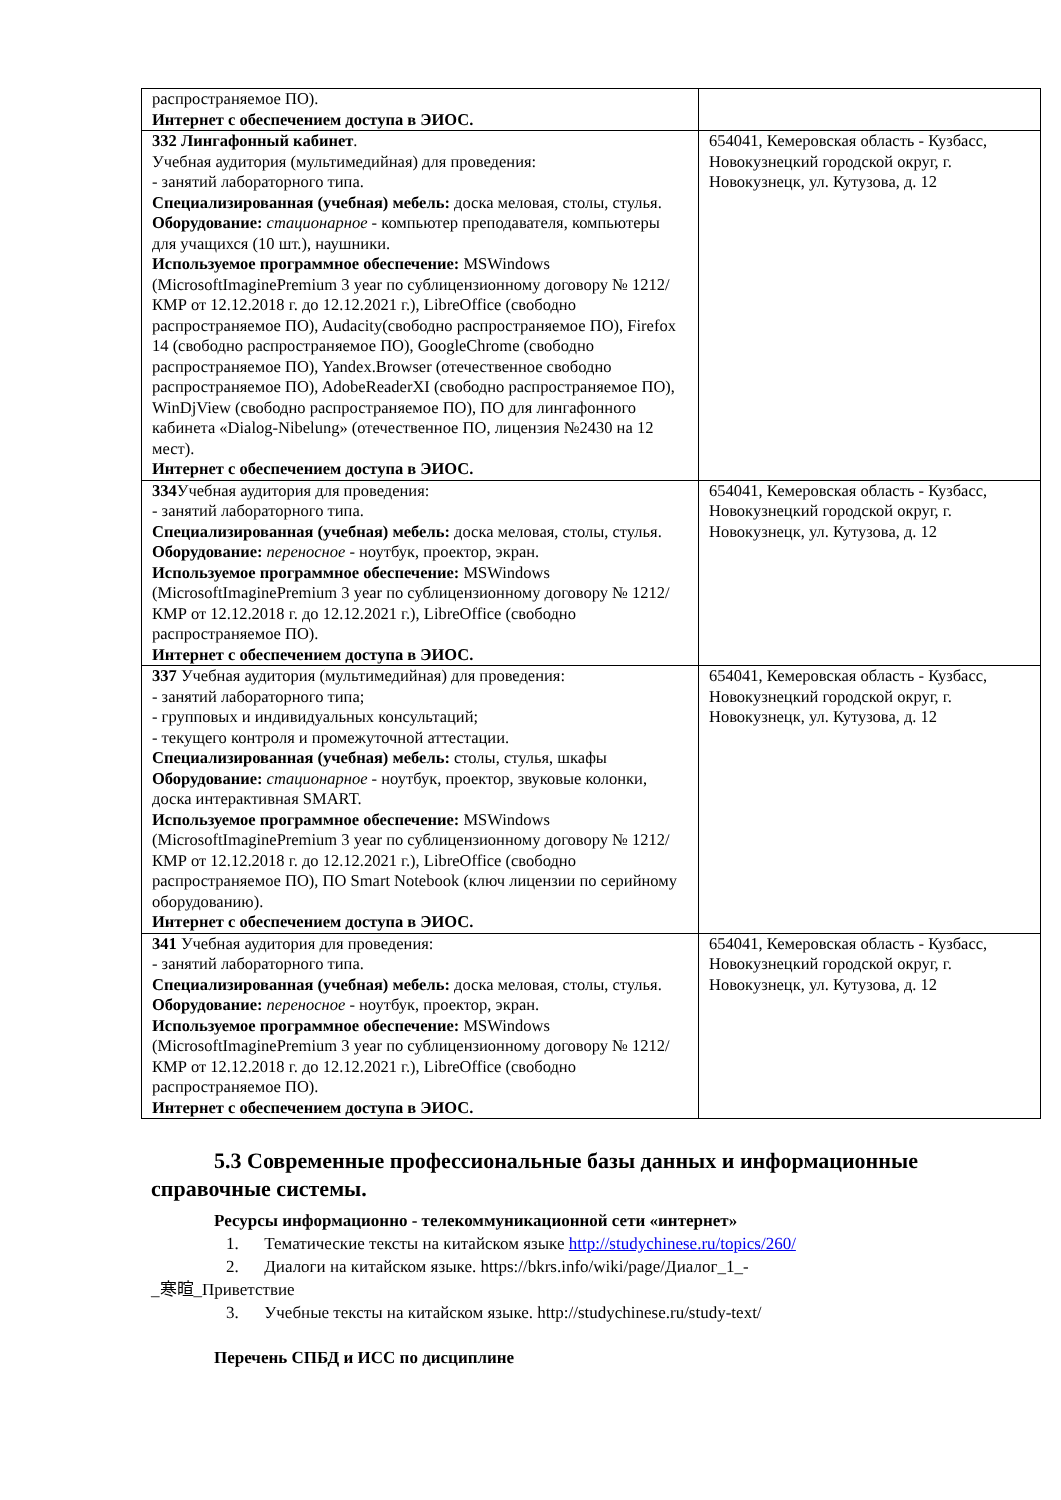| распространяемое ПО). Интернет с обеспечением доступа в ЭИОС. | |
| 332 Лингафонный кабинет . Учебная аудитория (мультимедийная) для проведения: - занятий лабораторного типа. Специализированная (учебная) мебель: доска меловая, столы, стулья. Оборудование: стационарное - компьютер преподавателя, компьютеры для учащихся (10 шт.), наушники. Используемое программное обеспечение: MSWindows (MicrosoftImaginePremium 3 year по сублицензионному договору № 1212/КМР от 12.12.2018 г. до 12.12.2021 г.), LibreOffice (свободно распространяемое ПО), Audacity(свободно распространяемое ПО), Firefox 14 (свободно распространяемое ПО), GoogleChrome (свободно распространяемое ПО), Yandex.Browser (отечественное свободно распространяемое ПО), AdobeReaderXI (свободно распространяемое ПО), WinDjView (свободно распространяемое ПО), ПО для лингафонного кабинета «Dialog-Nibelung» (отечественное ПО, лицензия №2430 на 12 мест). Интернет с обеспечением доступа в ЭИОС. | 654041, Кемеровская область - Кузбасс, Новокузнецкий городской округ, г. Новокузнецк, ул. Кутузова, д. 12 |
| 334 Учебная аудитория для проведения: - занятий лабораторного типа. Специализированная (учебная) мебель: доска меловая, столы, стулья. Оборудование: переносное - ноутбук, проектор, экран. Используемое программное обеспечение: MSWindows (MicrosoftImaginePremium 3 year по сублицензионному договору № 1212/КМР от 12.12.2018 г. до 12.12.2021 г.), LibreOffice (свободно распространяемое ПО). Интернет с обеспечением доступа в ЭИОС. | 654041, Кемеровская область - Кузбасс, Новокузнецкий городской округ, г. Новокузнецк, ул. Кутузова, д. 12 |
| 337 Учебная аудитория (мультимедийная) для проведения: - занятий лабораторного типа; - групповых и индивидуальных консультаций; - текущего контроля и промежуточной аттестации. Специализированная (учебная) мебель: столы, стулья, шкафы Оборудование: стационарное - ноутбук, проектор, звуковые колонки, доска интерактивная SMART. Используемое программное обеспечение: MSWindows (MicrosoftImaginePremium 3 year по сублицензионному договору № 1212/КМР от 12.12.2018 г. до 12.12.2021 г.), LibreOffice (свободно распространяемое ПО), ПО Smart Notebook (ключ лицензии по серийному оборудованию). Интернет с обеспечением доступа в ЭИОС. | 654041, Кемеровская область - Кузбасс, Новокузнецкий городской округ, г. Новокузнецк, ул. Кутузова, д. 12 |
| 341 Учебная аудитория для проведения: - занятий лабораторного типа. Специализированная (учебная) мебель: доска меловая, столы, стулья. Оборудование: переносное - ноутбук, проектор, экран. Используемое программное обеспечение: MSWindows (MicrosoftImaginePremium 3 year по сублицензионному договору № 1212/КМР от 12.12.2018 г. до 12.12.2021 г.), LibreOffice (свободно распространяемое ПО). Интернет с обеспечением доступа в ЭИОС. | 654041, Кемеровская область - Кузбасс, Новокузнецкий городской округ, г. Новокузнецк, ул. Кутузова, д. 12 |
5.3 Современные профессиональные базы данных и информационные справочные системы.
Ресурсы информационно - телекоммуникационной сети «интернет»
1. Тематические тексты на китайском языке http://studychinese.ru/topics/260/
2. Диалоги на китайском языке. https://bkrs.info/wiki/page/Диалог_1_-
_寒暄_Приветствие
3. Учебные тексты на китайском языке. http://studychinese.ru/study-text/
Перечень СПБД и ИСС по дисциплине